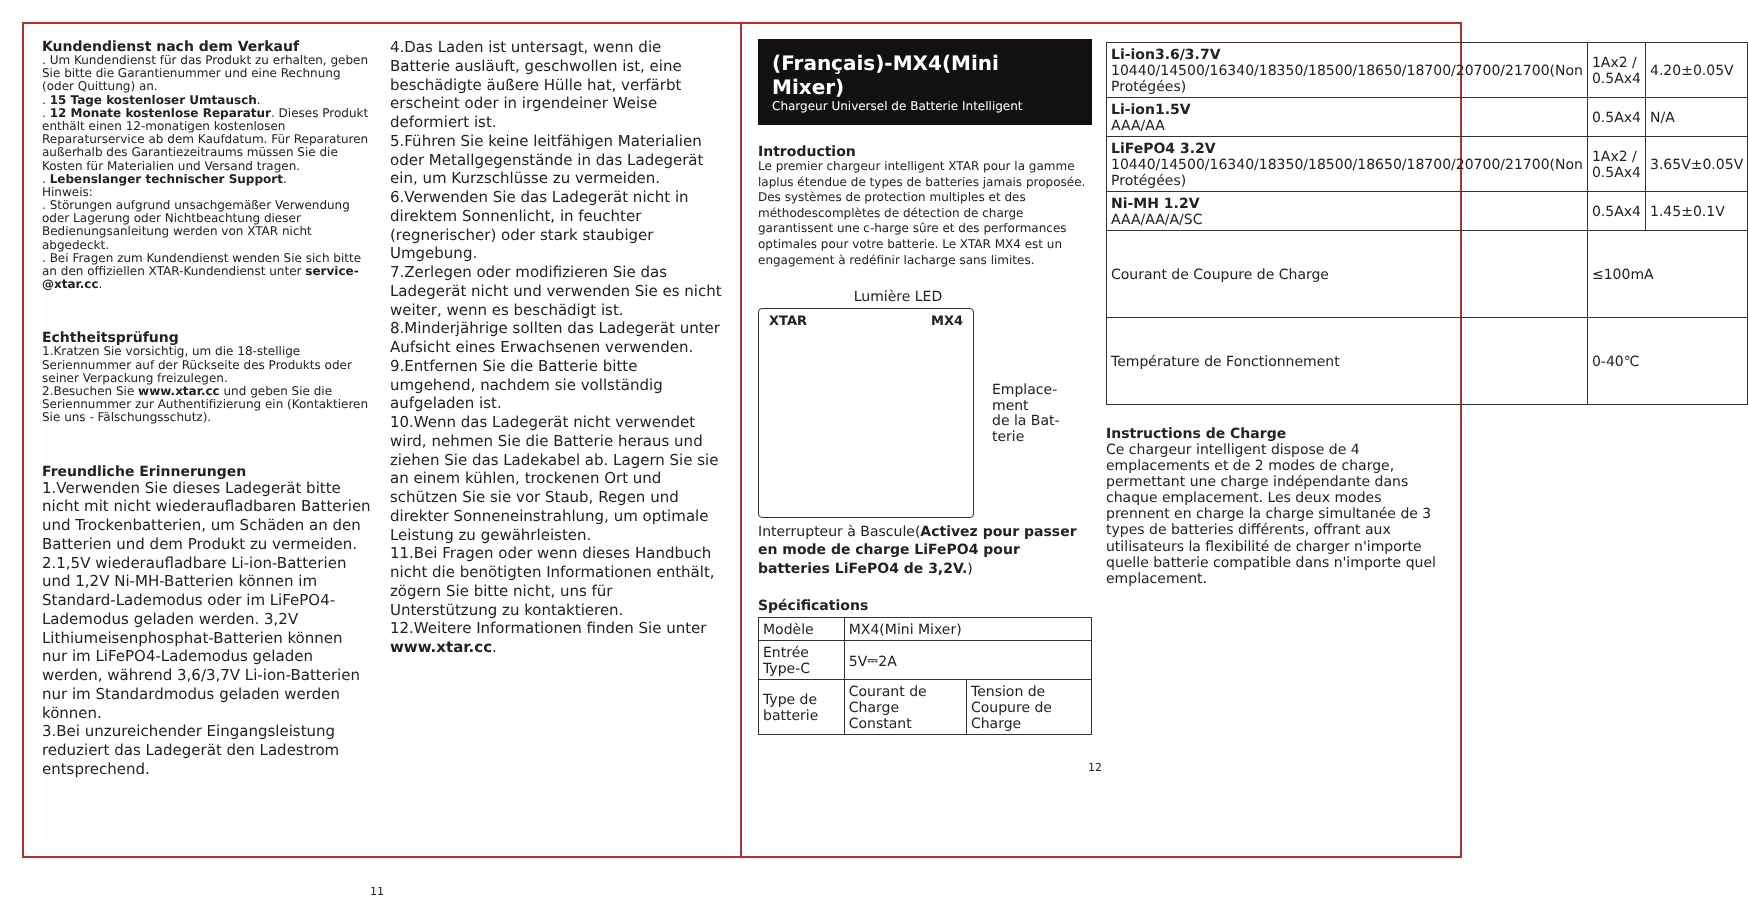Kundendienst nach dem Verkauf
. Um Kundendienst für das Produkt zu erhalten, geben Sie bitte die Garantienummer und eine Rechnung (oder Quittung) an.
. 15 Tage kostenloser Umtausch.
. 12 Monate kostenlose Reparatur. Dieses Produkt enthält einen 12-monatigen kostenlosen Reparaturservice ab dem Kaufdatum. Für Reparaturen außerhalb des Garantiezeitraums müssen Sie die Kosten für Materialien und Versand tragen.
. Lebenslanger technischer Support.
Hinweis:
. Störungen aufgrund unsachgemäßer Verwendung oder Lagerung oder Nichtbeachtung dieser Bedienungsanleitung werden von XTAR nicht abgedeckt.
. Bei Fragen zum Kundendienst wenden Sie sich bitte an den offiziellen XTAR-Kundendienst unter service-@xtar.cc.
Echtheitsprüfung
1.Kratzen Sie vorsichtig, um die 18-stellige Seriennummer auf der Rückseite des Produkts oder seiner Verpackung freizulegen.
2.Besuchen Sie www.xtar.cc und geben Sie die Seriennummer zur Authentifizierung ein (Kontaktieren Sie uns - Fälschungsschutz).
Freundliche Erinnerungen
1.Verwenden Sie dieses Ladegerät bitte nicht mit nicht wiederaufladbaren Batterien und Trockenbatterien, um Schäden an den Batterien und dem Produkt zu vermeiden.
2.1,5V wiederaufladbare Li-ion-Batterien und 1,2V Ni-MH-Batterien können im Standard-Lademodus oder im LiFePO4-Lademodus geladen werden. 3,2V Lithiumeisenphosphat-Batterien können nur im LiFePO4-Lademodus geladen werden, während 3,6/3,7V Li-ion-Batterien nur im Standardmodus geladen werden können.
3.Bei unzureichender Eingangsleistung reduziert das Ladegerät den Ladestrom entsprechend.
4.Das Laden ist untersagt, wenn die Batterie ausläuft, geschwollen ist, eine beschädigte äußere Hülle hat, verfärbt erscheint oder in irgendeiner Weise deformiert ist.
5.Führen Sie keine leitfähigen Materialien oder Metallgegenstände in das Ladegerät ein, um Kurzschlüsse zu vermeiden.
6.Verwenden Sie das Ladegerät nicht in direktem Sonnenlicht, in feuchter (regnerischer) oder stark staubiger Umgebung.
7.Zerlegen oder modifizieren Sie das Ladegerät nicht und verwenden Sie es nicht weiter, wenn es beschädigt ist.
8.Minderjährige sollten das Ladegerät unter Aufsicht eines Erwachsenen verwenden.
9.Entfernen Sie die Batterie bitte umgehend, nachdem sie vollständig aufgeladen ist.
10.Wenn das Ladegerät nicht verwendet wird, nehmen Sie die Batterie heraus und ziehen Sie das Ladekabel ab. Lagern Sie sie an einem kühlen, trockenen Ort und schützen Sie sie vor Staub, Regen und direkter Sonneneinstrahlung, um optimale Leistung zu gewährleisten.
11.Bei Fragen oder wenn dieses Handbuch nicht die benötigten Informationen enthält, zögern Sie bitte nicht, uns für Unterstützung zu kontaktieren.
12.Weitere Informationen finden Sie unter www.xtar.cc.
11
(Français)-MX4(Mini Mixer)
Chargeur Universel de Batterie Intelligent
Introduction
Le premier chargeur intelligent XTAR pour la gamme laplus étendue de types de batteries jamais proposée. Des systèmes de protection multiples et des méthodescomplètes de détection de charge garantissent une c-harge sûre et des performances optimales pour votre batterie. Le XTAR MX4 est un engagement à redéfinir lacharge sans limites.
Lumière LED
XTAR MX4
Emplace-
ment
de la Bat-
terie
Interrupteur à Bascule(Activez pour passer en mode de charge LiFePO4 pour batteries LiFePO4 de 3,2V.)
Spécifications
| Modèle | MX4(Mini Mixer) | |
| Entrée Type-C | 5V⎓2A | |
| Type de batterie | Courant de Charge Constant | Tension de Coupure de Charge |
12
| Li-ion3.6/3.7V 10440/14500/16340/18350/18500/18650/18700/20700/21700(Non Protégées) | 1Ax2 / 0.5Ax4 | 4.20±0.05V |
| Li-ion1.5V AAA/AA | 0.5Ax4 | N/A |
| LiFePO4 3.2V 10440/14500/16340/18350/18500/18650/18700/20700/21700(Non Protégées) | 1Ax2 / 0.5Ax4 | 3.65V±0.05V |
| Ni-MH 1.2V AAA/AA/A/SC | 0.5Ax4 | 1.45±0.1V |
| Courant de Coupure de Charge | ≤100mA | |
| Température de Fonctionnement | 0-40℃ | |
Instructions de Charge
Ce chargeur intelligent dispose de 4 emplacements et de 2 modes de charge, permettant une charge indépendante dans chaque emplacement. Les deux modes prennent en charge la charge simultanée de 3 types de batteries différents, offrant aux utilisateurs la flexibilité de charger n'importe quelle batterie compatible dans n'importe quel emplacement.